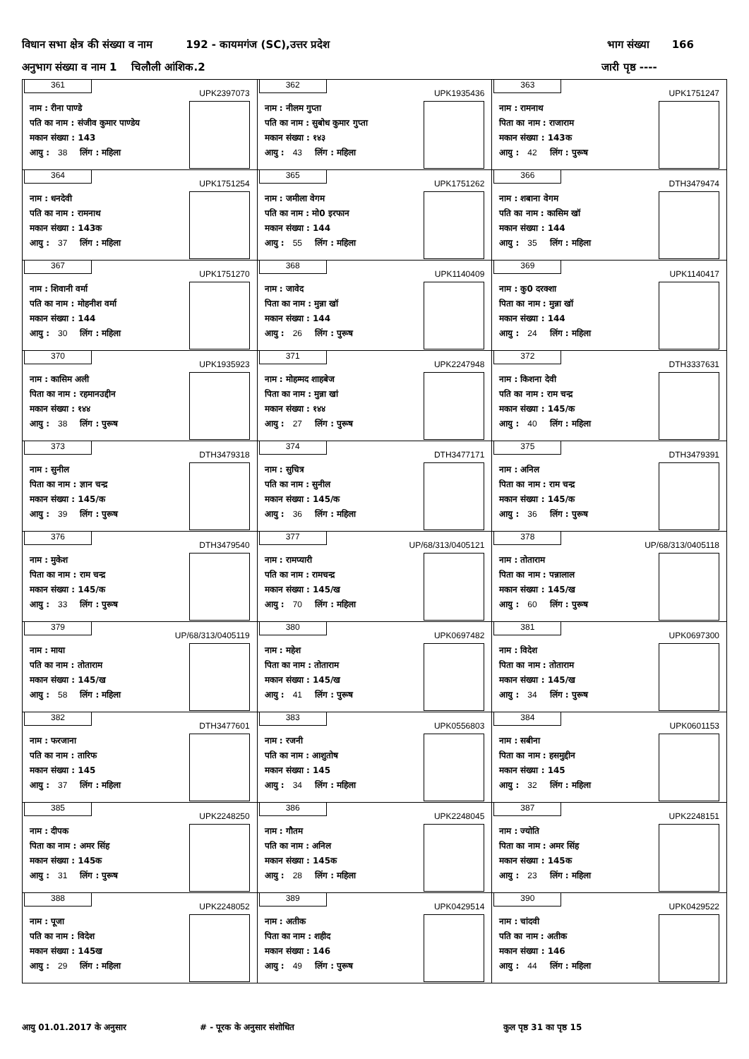विधान सभा क्षेत्र की संख्या व नाम 192 - कायमगंज (SC),उत्तर प्रदेश
भाग संख्या 166
अनुभाग संख्या व नाम 1 चिलौली आंशिक.2
जारी पृष्ठ ----
| 361 UPK2397073 नाम : रीना पाण्डे पति का नाम : संजीव कुमार पाण्डेय मकान संख्या : 143 आयु : 38 लिंग : महिला | 362 UPK1935436 नाम : नीलम गुप्ता पति का नाम : सुबोध कुमार गुप्ता मकान संख्या : १४३ आयु : 43 लिंग : महिला | 363 UPK1751247 नाम : रामनाथ पिता का नाम : राजाराम मकान संख्या : 143क आयु : 42 लिंग : पुरूष |
| 364 UPK1751254 नाम : धनदेवी पति का नाम : रामनाथ मकान संख्या : 143क आयु : 37 लिंग : महिला | 365 UPK1751262 नाम : जमीला वेगम पति का नाम : मो0 इरफान मकान संख्या : 144 आयु : 55 लिंग : महिला | 366 DTH3479474 नाम : शबाना वेगम पति का नाम : कासिम खॉ मकान संख्या : 144 आयु : 35 लिंग : महिला |
| 367 UPK1751270 नाम : शिवानी वर्मा पति का नाम : मोहनीश वर्मा मकान संख्या : 144 आयु : 30 लिंग : महिला | 368 UPK1140409 नाम : जावेद पिता का नाम : मुन्ना खॉ मकान संख्या : 144 आयु : 26 लिंग : पुरूष | 369 UPK1140417 नाम : कु0 दरक्शा पिता का नाम : मुन्ना खॉ मकान संख्या : 144 आयु : 24 लिंग : महिला |
| 370 UPK1935923 नाम : कासिम अली पिता का नाम : रहमानउद्दीन मकान संख्या : १४४ आयु : 38 लिंग : पुरूष | 371 UPK2247948 नाम : मोहम्मद शाहबेज पिता का नाम : मुन्ना खां मकान संख्या : १४४ आयु : 27 लिंग : पुरूष | 372 DTH3337631 नाम : किशना देवी पति का नाम : राम चन्द्र मकान संख्या : 145/क आयु : 40 लिंग : महिला |
| 373 DTH3479318 नाम : सुनील पिता का नाम : ज्ञान चन्द्र मकान संख्या : 145/क आयु : 39 लिंग : पुरूष | 374 DTH3477171 नाम : सुचित्र पति का नाम : सुनील मकान संख्या : 145/क आयु : 36 लिंग : महिला | 375 DTH3479391 नाम : अनिल पिता का नाम : राम चन्द्र मकान संख्या : 145/क आयु : 36 लिंग : पुरूष |
| 376 DTH3479540 नाम : मुकेश पिता का नाम : राम चन्द्र मकान संख्या : 145/क आयु : 33 लिंग : पुरूष | 377 UP/68/313/0405121 नाम : रामप्यारी पति का नाम : रामचन्द्र मकान संख्या : 145/ख आयु : 70 लिंग : महिला | 378 UP/68/313/0405118 नाम : तोताराम पिता का नाम : पन्नालाल मकान संख्या : 145/ख आयु : 60 लिंग : पुरूष |
| 379 UP/68/313/0405119 नाम : माया पति का नाम : तोताराम मकान संख्या : 145/ख आयु : 58 लिंग : महिला | 380 UPK0697482 नाम : महेश पिता का नाम : तोताराम मकान संख्या : 145/ख आयु : 41 लिंग : पुरूष | 381 UPK0697300 नाम : विदेश पिता का नाम : तोताराम मकान संख्या : 145/ख आयु : 34 लिंग : पुरूष |
| 382 DTH3477601 नाम : फरजाना पति का नाम : तारिफ मकान संख्या : 145 आयु : 37 लिंग : महिला | 383 UPK0556803 नाम : रजनी पति का नाम : आशुतोष मकान संख्या : 145 आयु : 34 लिंग : महिला | 384 UPK0601153 नाम : सबीना पिता का नाम : हसमुद्दीन मकान संख्या : 145 आयु : 32 लिंग : महिला |
| 385 UPK2248250 नाम : दीपक पिता का नाम : अमर सिंह मकान संख्या : 145क आयु : 31 लिंग : पुरूष | 386 UPK2248045 नाम : गौतम पति का नाम : अनिल मकान संख्या : 145क आयु : 28 लिंग : महिला | 387 UPK2248151 नाम : ज्योति पिता का नाम : अमर सिंह मकान संख्या : 145क आयु : 23 लिंग : महिला |
| 388 UPK2248052 नाम : पूजा पति का नाम : विदेश मकान संख्या : 145ख आयु : 29 लिंग : महिला | 389 UPK0429514 नाम : अतीक पिता का नाम : शहीद मकान संख्या : 146 आयु : 49 लिंग : पुरूष | 390 UPK0429522 नाम : चांदवी पति का नाम : अतीक मकान संख्या : 146 आयु : 44 लिंग : महिला |
आयु 01.01.2017 के अनुसार # - पूरक के अनुसार संशोधित कुल पृष्ठ 31 का पृष्ठ 15